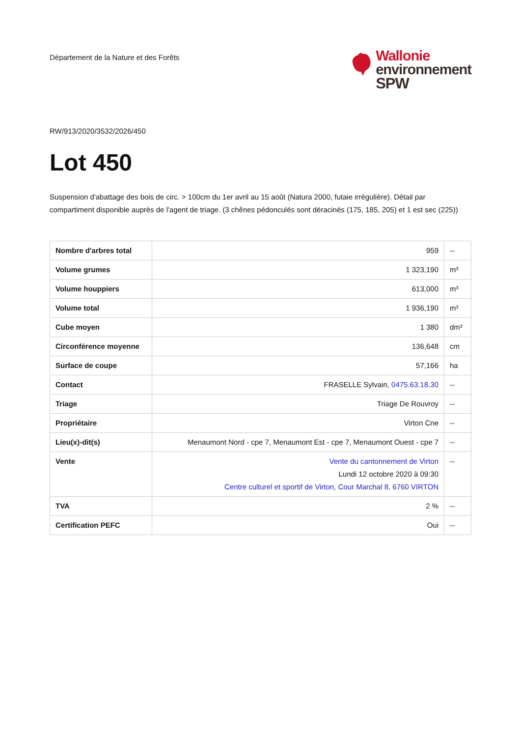Département de la Nature et des Forêts
Wallonie
environnement
SPW
RW/913/2020/3532/2026/450
Lot 450
Suspension d'abattage des bois de circ. > 100cm du 1er avril au 15 août (Natura 2000, futaie irrégulière). Détail par compartiment disponible auprès de l'agent de triage. (3 chênes pédonculés sont déracinés (175, 185, 205) et 1 est sec (225))
| Nombre d'arbres total | 959 | -- |
| Volume grumes | 1 323,190 | m³ |
| Volume houppiers | 613,000 | m³ |
| Volume total | 1 936,190 | m³ |
| Cube moyen | 1 380 | dm³ |
| Circonférence moyenne | 136,648 | cm |
| Surface de coupe | 57,166 | ha |
| Contact | FRASELLE Sylvain, 0475.63.18.30 | -- |
| Triage | Triage De Rouvroy | -- |
| Propriétaire | Virton Cne | -- |
| Lieu(x)-dit(s) | Menaumont Nord - cpe 7, Menaumont Est - cpe 7, Menaumont Ouest - cpe 7 | -- |
| Vente | Vente du cantonnement de Virton Lundi 12 octobre 2020 à 09:30 Centre culturel et sportif de Virton, Cour Marchal 8, 6760 VIRTON | -- |
| TVA | 2 % | -- |
| Certification PEFC | Oui | -- |